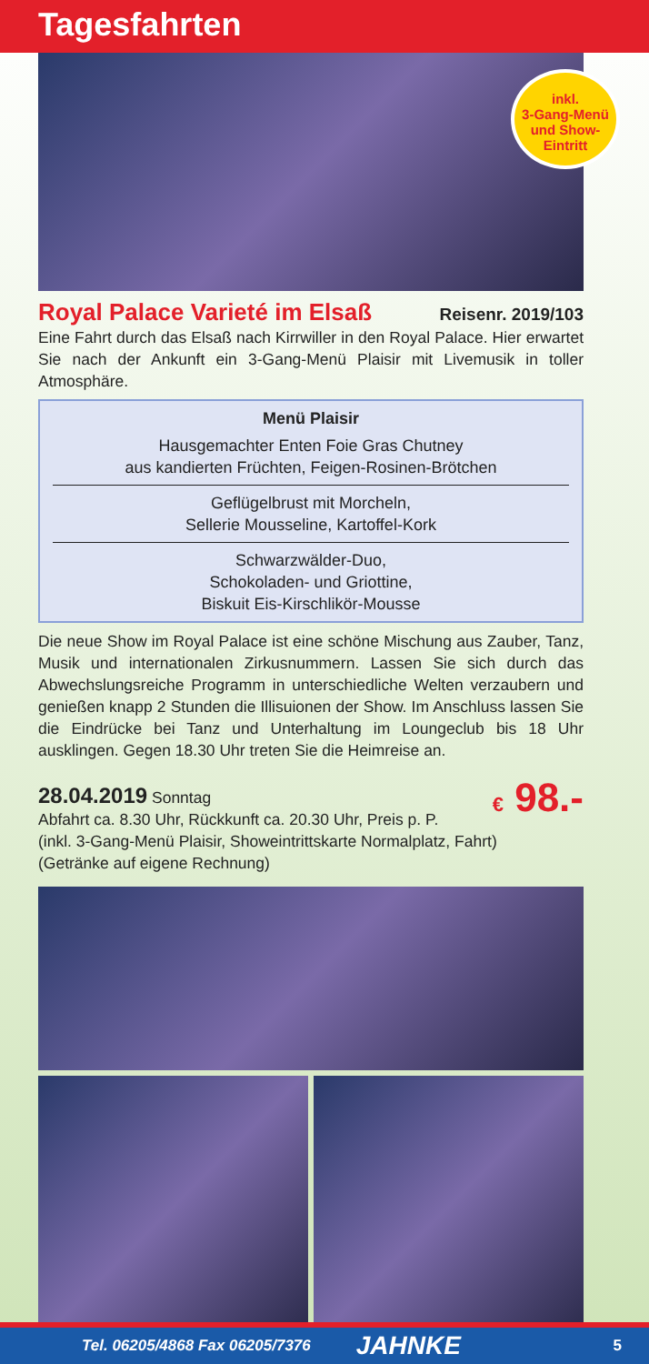Tagesfahrten
inkl.
3-Gang-Menü
und Show-
Eintritt
Royal Palace Varieté im Elsaß Reisenr. 2019/103
Eine Fahrt durch das Elsaß nach Kirrwiller in den Royal Palace. Hier erwartet Sie nach der Ankunft ein 3-Gang-Menü Plaisir mit Livemusik in toller Atmosphäre.
Menü Plaisir
Hausgemachter Enten Foie Gras Chutney
aus kandierten Früchten, Feigen-Rosinen-Brötchen
Geflügelbrust mit Morcheln,
Sellerie Mousseline, Kartoffel-Kork
Schwarzwälder-Duo,
Schokoladen- und Griottine,
Biskuit Eis-Kirschlikör-Mousse
Die neue Show im Royal Palace ist eine schöne Mischung aus Zauber, Tanz, Musik und internationalen Zirkusnummern. Lassen Sie sich durch das Abwechslungsreiche Programm in unterschiedliche Welten verzaubern und genießen knapp 2 Stunden die Illisuionen der Show. Im Anschluss lassen Sie die Eindrücke bei Tanz und Unterhaltung im Loungeclub bis 18 Uhr ausklingen. Gegen 18.30 Uhr treten Sie die Heimreise an.
28.04.2019 Sonntag
Abfahrt ca. 8.30 Uhr, Rückkunft ca. 20.30 Uhr, Preis p. P.
(inkl. 3-Gang-Menü Plaisir, Showeintrittskarte Normalplatz, Fahrt)
(Getränke auf eigene Rechnung)
€ 98.-
Tel. 06205/4868 Fax 06205/7376 JAHNKE 5